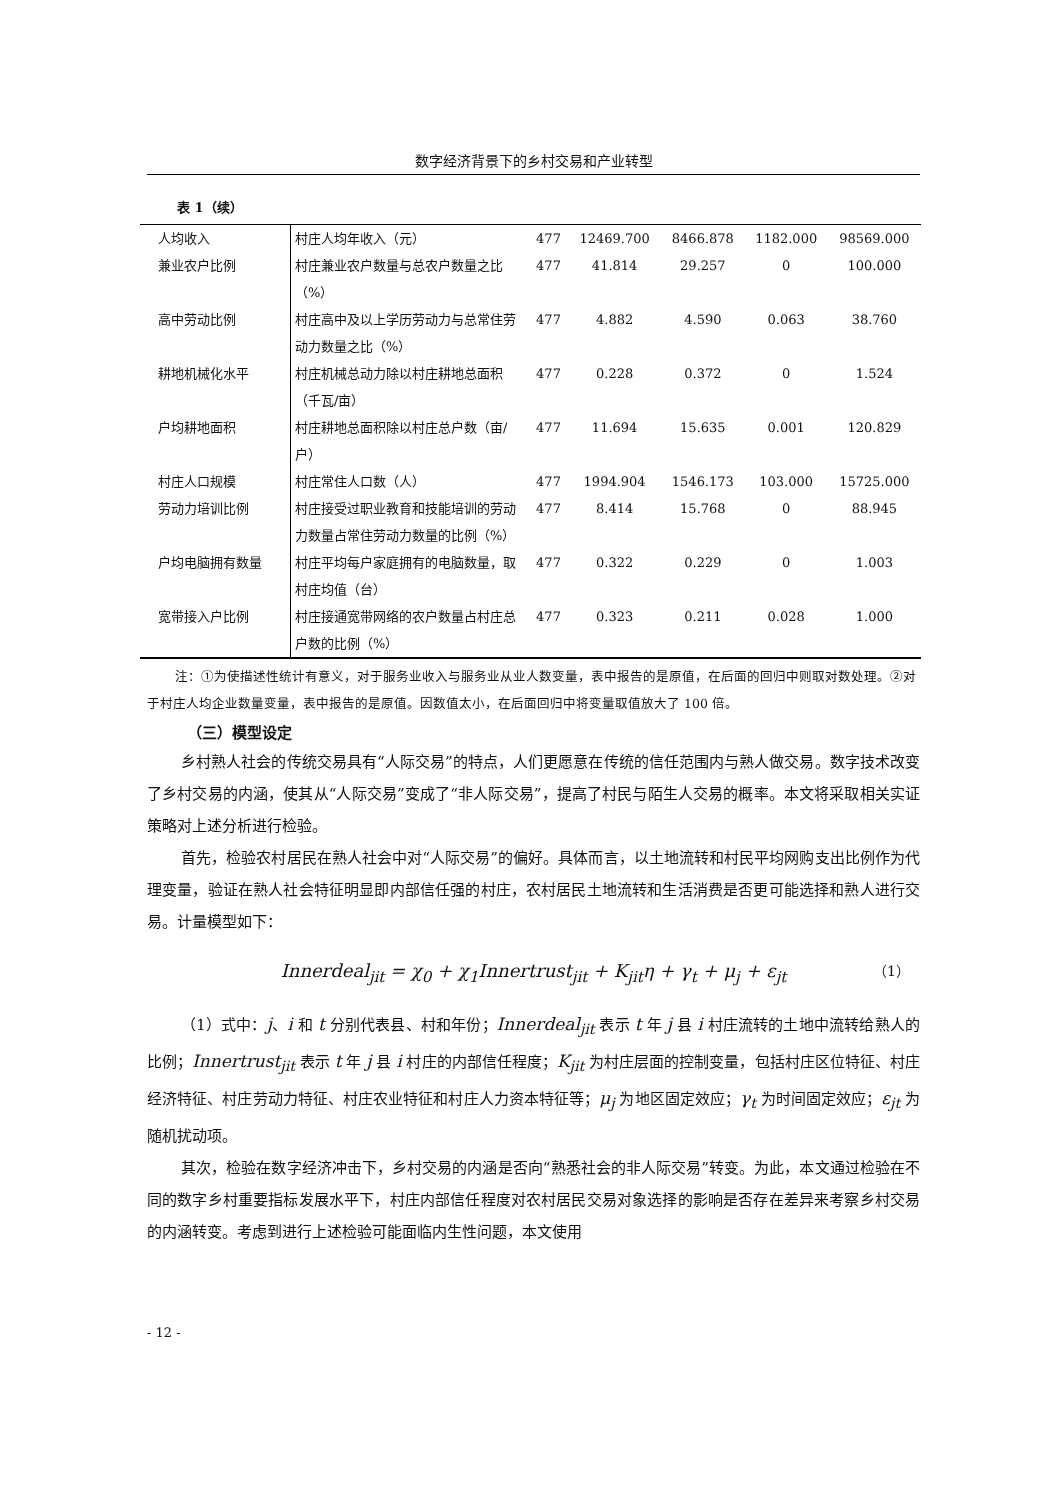数字经济背景下的乡村交易和产业转型
表 1（续）
| 人均收入 | 村庄人均年收入（元） | 477 | 12469.700 | 8466.878 | 1182.000 | 98569.000 |
| 兼业农户比例 | 村庄兼业农户数量与总农户数量之比（%） | 477 | 41.814 | 29.257 | 0 | 100.000 |
| 高中劳动比例 | 村庄高中及以上学历劳动力与总常住劳动力数量之比（%） | 477 | 4.882 | 4.590 | 0.063 | 38.760 |
| 耕地机械化水平 | 村庄机械总动力除以村庄耕地总面积（千瓦/亩） | 477 | 0.228 | 0.372 | 0 | 1.524 |
| 户均耕地面积 | 村庄耕地总面积除以村庄总户数（亩/户） | 477 | 11.694 | 15.635 | 0.001 | 120.829 |
| 村庄人口规模 | 村庄常住人口数（人） | 477 | 1994.904 | 1546.173 | 103.000 | 15725.000 |
| 劳动力培训比例 | 村庄接受过职业教育和技能培训的劳动力数量占常住劳动力数量的比例（%） | 477 | 8.414 | 15.768 | 0 | 88.945 |
| 户均电脑拥有数量 | 村庄平均每户家庭拥有的电脑数量，取村庄均值（台） | 477 | 0.322 | 0.229 | 0 | 1.003 |
| 宽带接入户比例 | 村庄接通宽带网络的农户数量占村庄总户数的比例（%） | 477 | 0.323 | 0.211 | 0.028 | 1.000 |
注：①为使描述性统计有意义，对于服务业收入与服务业从业人数变量，表中报告的是原值，在后面的回归中则取对数处理。②对于村庄人均企业数量变量，表中报告的是原值。因数值太小，在后面回归中将变量取值放大了 100 倍。
（三）模型设定
乡村熟人社会的传统交易具有“人际交易”的特点，人们更愿意在传统的信任范围内与熟人做交易。数字技术改变了乡村交易的内涵，使其从“人际交易”变成了“非人际交易”，提高了村民与陌生人交易的概率。本文将采取相关实证策略对上述分析进行检验。
首先，检验农村居民在熟人社会中对“人际交易”的偏好。具体而言，以土地流转和村民平均网购支出比例作为代理变量，验证在熟人社会特征明显即内部信任强的村庄，农村居民土地流转和生活消费是否更可能选择和熟人进行交易。计量模型如下：
Innerdeal<sub>jit</sub> = χ<sub>0</sub> + χ<sub>1</sub>Innertrust<sub>jit</sub> + K<sub>jit</sub>η + γ<sub>t</sub> + μ<sub>j</sub> + ε<sub>jt</sub> （1）
（1）式中：j、i 和 t 分别代表县、村和年份；Innerdeal<sub>jit</sub> 表示 t 年 j 县 i 村庄流转的土地中流转给熟人的比例；Innertrust<sub>jit</sub> 表示 t 年 j 县 i 村庄的内部信任程度；K<sub>jit</sub> 为村庄层面的控制变量，包括村庄区位特征、村庄经济特征、村庄劳动力特征、村庄农业特征和村庄人力资本特征等；μ<sub>j</sub> 为地区固定效应；γ<sub>t</sub> 为时间固定效应；ε<sub>jt</sub> 为随机扰动项。
其次，检验在数字经济冲击下，乡村交易的内涵是否向“熟悉社会的非人际交易”转变。为此，本文通过检验在不同的数字乡村重要指标发展水平下，村庄内部信任程度对农村居民交易对象选择的影响是否存在差异来考察乡村交易的内涵转变。考虑到进行上述检验可能面临内生性问题，本文使用
- 12 -